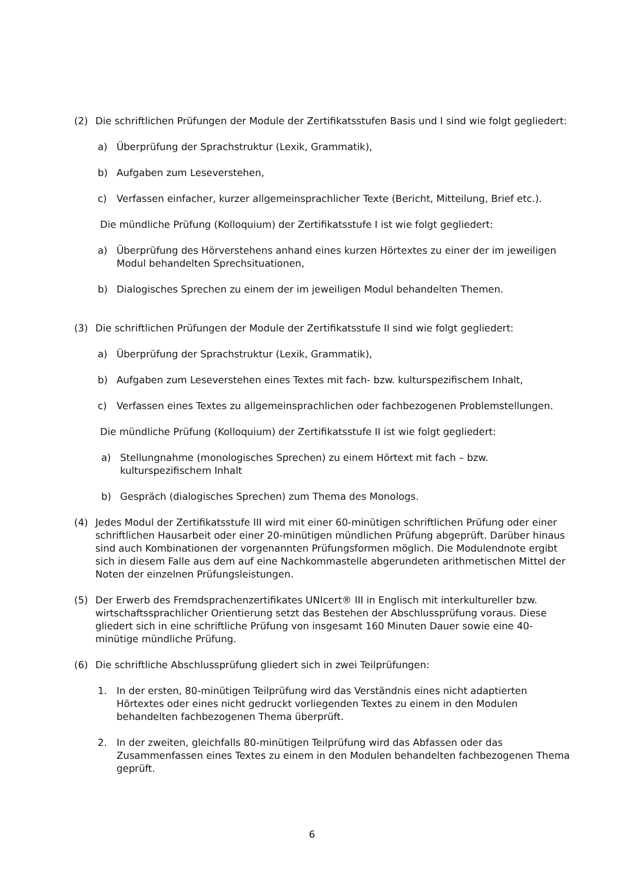(2) Die schriftlichen Prüfungen der Module der Zertifikatsstufen Basis und I sind wie folgt gegliedert:
a) Überprüfung der Sprachstruktur (Lexik, Grammatik),
b) Aufgaben zum Leseverstehen,
c) Verfassen einfacher, kurzer allgemeinsprachlicher Texte (Bericht, Mitteilung, Brief etc.).
Die mündliche Prüfung (Kolloquium) der Zertifikatsstufe I ist wie folgt gegliedert:
a) Überprüfung des Hörverstehens anhand eines kurzen Hörtextes zu einer der im jeweiligen Modul behandelten Sprechsituationen,
b) Dialogisches Sprechen zu einem der im jeweiligen Modul behandelten Themen.
(3) Die schriftlichen Prüfungen der Module der Zertifikatsstufe II sind wie folgt gegliedert:
a) Überprüfung der Sprachstruktur (Lexik, Grammatik),
b) Aufgaben zum Leseverstehen eines Textes mit fach- bzw. kulturspezifischem Inhalt,
c) Verfassen eines Textes zu allgemeinsprachlichen oder fachbezogenen Problemstellungen.
Die mündliche Prüfung (Kolloquium) der Zertifikatsstufe II ist wie folgt gegliedert:
a) Stellungnahme (monologisches Sprechen) zu einem Hörtext mit fach – bzw. kulturspezifischem Inhalt
b) Gespräch (dialogisches Sprechen) zum Thema des Monologs.
(4) Jedes Modul der Zertifikatsstufe III wird mit einer 60-minütigen schriftlichen Prüfung oder einer schriftlichen Hausarbeit oder einer 20-minütigen mündlichen Prüfung abgeprüft. Darüber hinaus sind auch Kombinationen der vorgenannten Prüfungsformen möglich. Die Modulendnote ergibt sich in diesem Falle aus dem auf eine Nachkommastelle abgerundeten arithmetischen Mittel der Noten der einzelnen Prüfungsleistungen.
(5) Der Erwerb des Fremdsprachenzertifikates UNIcert® III in Englisch mit interkultureller bzw. wirtschaftssprachlicher Orientierung setzt das Bestehen der Abschlussprüfung voraus. Diese gliedert sich in eine schriftliche Prüfung von insgesamt 160 Minuten Dauer sowie eine 40-minütige mündliche Prüfung.
(6) Die schriftliche Abschlussprüfung gliedert sich in zwei Teilprüfungen:
1. In der ersten, 80-minütigen Teilprüfung wird das Verständnis eines nicht adaptierten Hörtextes oder eines nicht gedruckt vorliegenden Textes zu einem in den Modulen behandelten fachbezogenen Thema überprüft.
2. In der zweiten, gleichfalls 80-minütigen Teilprüfung wird das Abfassen oder das Zusammenfassen eines Textes zu einem in den Modulen behandelten fachbezogenen Thema geprüft.
6